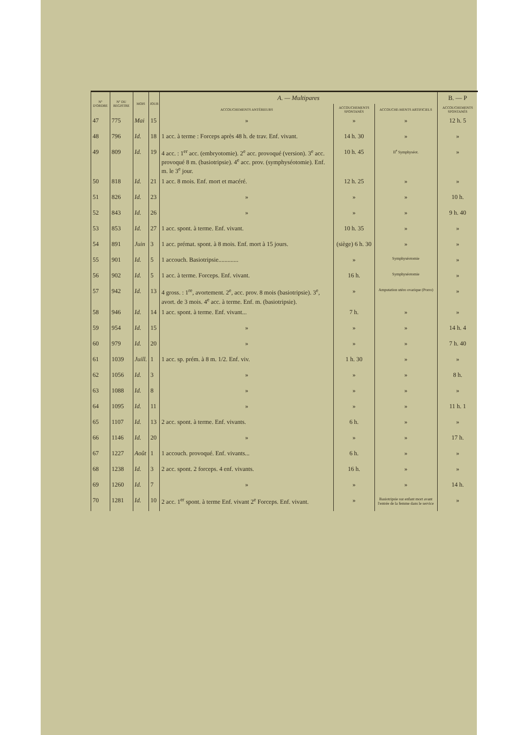| N° D'ORDRE | N° DU REGISTRE | MOIS | JOUR | A. — Multipares | | | B. — P |
| --- | --- | --- | --- | --- | --- | --- | --- |
| | | | | ACCOUCHEMENTS ANTÉRIEURS | ACCOUCHEMENTS SPONTANÉS | ACCOUCHE-MENTS ARTIFICIELS | ACCOUCHEMENTS SPONTANÉS |
| 47 | 775 | Mai | 15 | » | » | » | 12 h. 5 |
| 48 | 796 | Id. | 18 | 1 acc. à terme : Forceps après 48 h. de trav. Enf. vivant. | 14 h. 30 | » | » |
| 49 | 809 | Id. | 19 | 4 acc. : 1<sup>er</sup> acc. (embryotomie). 2<sup>e</sup> acc. provoqué (version). 3<sup>e</sup> acc. provoqué 8 m. (basiotripsie). 4<sup>e</sup> acc. prov. (symphyséotomie). Enf. m. le 3<sup>e</sup> jour. | 10 h. 45 | II<sup>e</sup> Symphyséot. | » |
| 50 | 818 | Id. | 21 | 1 acc. 8 mois. Enf. mort et macéré. | 12 h. 25 | » | » |
| 51 | 826 | Id. | 23 | » | » | » | 10 h. |
| 52 | 843 | Id. | 26 | » | » | » | 9 h. 40 |
| 53 | 853 | Id. | 27 | 1 acc. spont. à terme. Enf. vivant. | 10 h. 35 | » | » |
| 54 | 891 | Juin | 3 | 1 acc. prémat. spont. à 8 mois. Enf. mort à 15 jours. | (siège) 6 h. 30 | » | » |
| 55 | 901 | Id. | 5 | 1 accouch. Basiotripsie............. | » | Symphyséotomie | » |
| 56 | 902 | Id. | 5 | 1 acc. à terme. Forceps. Enf. vivant. | 16 h. | Symphyséotomie | » |
| 57 | 942 | Id. | 13 | 4 gross. : 1<sup>re</sup>, avortement. 2<sup>e</sup>, acc. prov. 8 mois (basiotripsie). 3<sup>e</sup>, avort. de 3 mois. 4<sup>e</sup> acc. à terme. Enf. m. (basiotripsie). | » | Amputation utéro ovarique (Porro) | » |
| 58 | 946 | Id. | 14 | 1 acc. spont. à terme. Enf. vivant... | 7 h. | » | » |
| 59 | 954 | Id. | 15 | » | » | » | 14 h. 4 |
| 60 | 979 | Id. | 20 | » | » | » | 7 h. 40 |
| 61 | 1039 | Juill. | 1 | 1 acc. sp. prém. à 8 m. 1/2. Enf. viv. | 1 h. 30 | » | » |
| 62 | 1056 | Id. | 3 | » | » | » | 8 h. |
| 63 | 1088 | Id. | 8 | » | » | » | » |
| 64 | 1095 | Id. | 11 | » | » | » | 11 h. 1 |
| 65 | 1107 | Id. | 13 | 2 acc. spont. à terme. Enf. vivants. | 6 h. | » | » |
| 66 | 1146 | Id. | 20 | » | » | » | 17 h. |
| 67 | 1227 | Août | 1 | 1 accouch. provoqué. Enf. vivants... | 6 h. | » | » |
| 68 | 1238 | Id. | 3 | 2 acc. spont. 2 forceps. 4 enf. vivants. | 16 h. | » | » |
| 69 | 1260 | Id. | 7 | » | » | » | 14 h. |
| 70 | 1281 | Id. | 10 | 2 acc. 1<sup>er</sup> spont. à terme Enf. vivant 2<sup>e</sup> Forceps. Enf. vivant. | » | Basiotripsie sur enfant mort avant l'entrée de la femme dans le service | » |